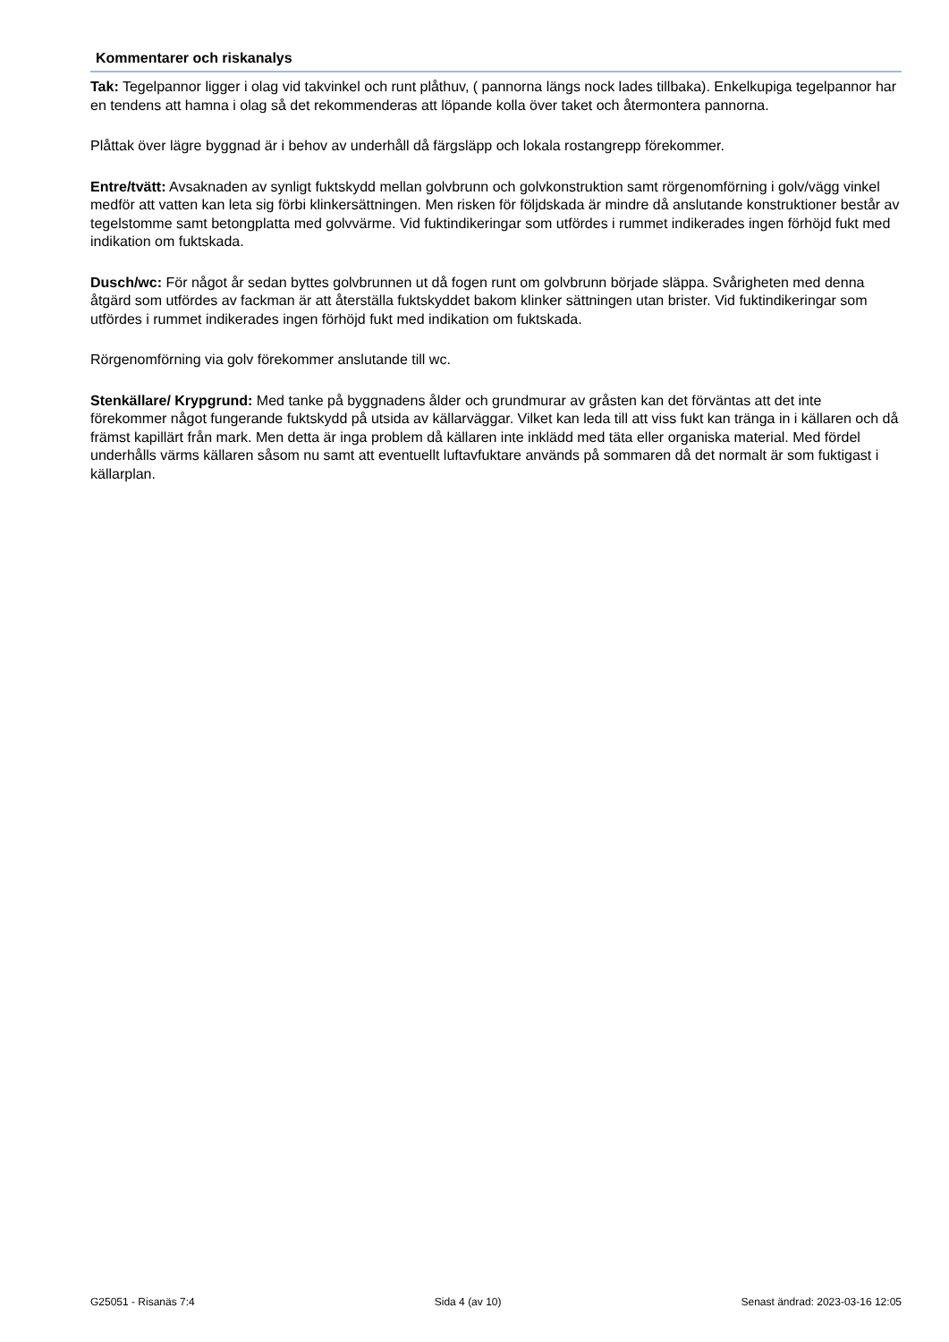Kommentarer och riskanalys
Tak: Tegelpannor ligger i olag vid takvinkel och runt plåthuv, ( pannorna längs nock lades tillbaka). Enkelkupiga tegelpannor har en tendens att hamna i olag så det rekommenderas att löpande kolla över taket och återmontera pannorna.
Plåttak över lägre byggnad är i behov av underhåll då färgsläpp och lokala rostangrepp förekommer.
Entre/tvätt: Avsaknaden av synligt fuktskydd mellan golvbrunn och golvkonstruktion samt rörgenomförning i golv/vägg vinkel medför att vatten kan leta sig förbi klinkersättningen. Men risken för följdskada är mindre då anslutande konstruktioner består av tegelstomme samt betongplatta med golvvärme. Vid fuktindikeringar som utfördes i rummet indikerades ingen förhöjd fukt med indikation om fuktskada.
Dusch/wc: För något år sedan byttes golvbrunnen ut då fogen runt om golvbrunn började släppa. Svårigheten med denna åtgärd som utfördes av fackman är att återställa fuktskyddet bakom klinker sättningen utan brister. Vid fuktindikeringar som utfördes i rummet indikerades ingen förhöjd fukt med indikation om fuktskada.
Rörgenomförning via golv förekommer anslutande till wc.
Stenkällare/ Krypgrund: Med tanke på byggnadens ålder och grundmurar av gråsten kan det förväntas att det inte förekommer något fungerande fuktskydd på utsida av källarväggar. Vilket kan leda till att viss fukt kan tränga in i källaren och då främst kapillärt från mark. Men detta är inga problem då källaren inte inklädd med täta eller organiska material. Med fördel underhålls värms källaren såsom nu samt att eventuellt luftavfuktare används på sommaren då det normalt är som fuktigast i källarplan.
G25051 - Risanäs 7:4 Sida 4 (av 10) Senast ändrad: 2023-03-16 12:05